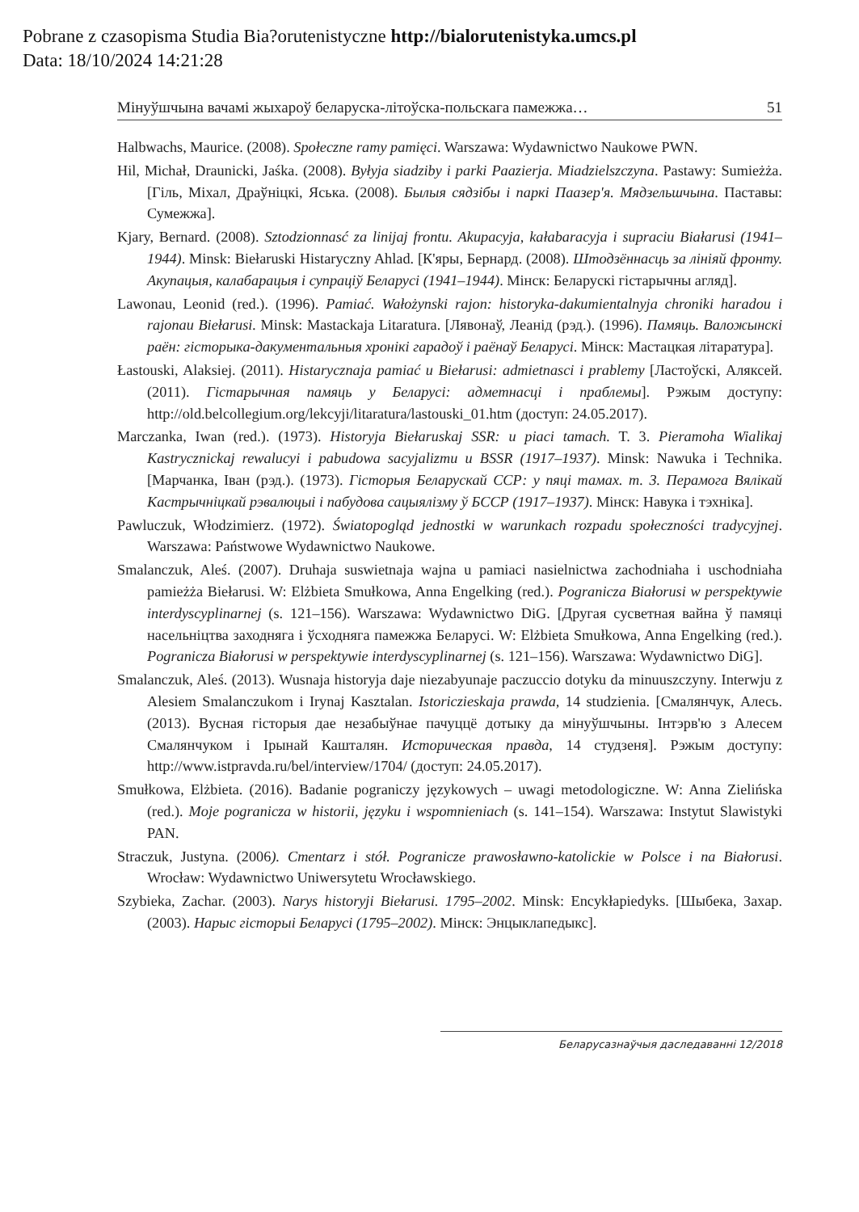Pobrane z czasopisma Studia Bia?orutenistyczne http://bialorutenistyka.umcs.pl
Data: 18/10/2024 14:21:28
Мінуўшчына вачамі жыхароў беларуска-літоўска-польскага памежжа… 51
Halbwachs, Maurice. (2008). Społeczne ramy pamięci. Warszawa: Wydawnictwo Naukowe PWN.
Hil, Michał, Draunicki, Jaśka. (2008). Byłyja siadziby i parki Paazierja. Miadzielszczyna. Pastawy: Sumieżża. [Гіль, Міхал, Драўніцкі, Яська. (2008). Былыя сядзібы і паркі Паазер'я. Мядзельшчына. Паставы: Сумежжа].
Kjary, Bernard. (2008). Sztodzionnasć za linijaj frontu. Akupacyja, kałabaracyja i supraciu Białarusi (1941–1944). Minsk: Biełaruski Histaryczny Ahlad. [К'яры, Бернард. (2008). Штодзённасць за лініяй фронту. Акупацыя, калабарацыя і супраціў Беларусі (1941–1944). Мінск: Беларускі гістарычны агляд].
Lawonau, Leonid (red.). (1996). Pamiać. Wałożynski rajon: historyka-dakumientalnyja chroniki haradou i rajonau Biełarusi. Minsk: Mastackaja Litaratura. [Лявонаў, Леанід (рэд.). (1996). Памяць. Валожынскі раён: гісторыка-дакументальныя хронікі гарадоў і раёнаў Беларусі. Мінск: Мастацкая літаратура].
Łastouski, Alaksiej. (2011). Histarycznaja pamiać u Biełarusi: admietnasci i prablemy [Ластоўскі, Аляксей. (2011). Гістарычная памяць у Беларусі: адметнасці і праблемы]. Рэжым доступу: http://old.belcollegium.org/lekcyji/litaratura/lastouski_01.htm (доступ: 24.05.2017).
Marczanka, Iwan (red.). (1973). Historyja Biełaruskaj SSR: u piaci tamach. T. 3. Pieramoha Wialikaj Kastrycznickaj rewalucyi i pabudowa sacyjalizmu u BSSR (1917–1937). Minsk: Nawuka i Technika. [Марчанка, Іван (рэд.). (1973). Гісторыя Беларускай ССР: у пяці тамах. т. 3. Перамога Вялікай Кастрычніцкай рэвалюцыі і пабудова сацыялізму ў БССР (1917–1937). Мінск: Навука і тэхніка].
Pawluczuk, Włodzimierz. (1972). Światopogląd jednostki w warunkach rozpadu społeczności tradycyjnej. Warszawa: Państwowe Wydawnictwo Naukowe.
Smalanczuk, Aleś. (2007). Druhaja suswietnaja wajna u pamiaci nasielnictwa zachodniaha i uschodniaha pamieżża Biełarusi. W: Elżbieta Smułkowa, Anna Engelking (red.). Pogranicza Białorusi w perspektywie interdyscyplinarnej (s. 121–156). Warszawa: Wydawnictwo DiG. [Другая сусветная вайна ў памяці насельніцтва заходняга і ўсходняга памежжа Беларусі. W: Elżbieta Smułkowa, Anna Engelking (red.). Pogranicza Białorusi w perspektywie interdyscyplinarnej (s. 121–156). Warszawa: Wydawnictwo DiG].
Smalanczuk, Aleś. (2013). Wusnaja historyja daje niezabyunaje paczuccio dotyku da minuuszczyny. Interwju z Alesiem Smalanczukom i Irynaj Kasztalan. Istoriczieskaja prawda, 14 studzienia. [Смалянчук, Алесь. (2013). Вусная гісторыя дае незабыўнае пачуццё дотыку да мінуўшчыны. Інтэрв'ю з Алесем Смалянчуком і Ірынай Кашталян. Историческая правда, 14 студзеня]. Рэжым доступу: http://www.istpravda.ru/bel/interview/1704/ (доступ: 24.05.2017).
Smułkowa, Elżbieta. (2016). Badanie pograniczy językowych – uwagi metodologiczne. W: Anna Zielińska (red.). Moje pogranicza w historii, języku i wspomnieniach (s. 141–154). Warszawa: Instytut Slawistyki PAN.
Straczuk, Justyna. (2006). Cmentarz i stół. Pogranicze prawosławno-katolickie w Polsce i na Białorusi. Wrocław: Wydawnictwo Uniwersytetu Wrocławskiego.
Szybieka, Zachar. (2003). Narys historyji Biełarusi. 1795–2002. Minsk: Encykłapiedyks. [Шыбека, Захар. (2003). Нарыс гісторыі Беларусі (1795–2002). Мінск: Энцыклапедыкс].
Беларусазнаўчыя даследаванні 12/2018